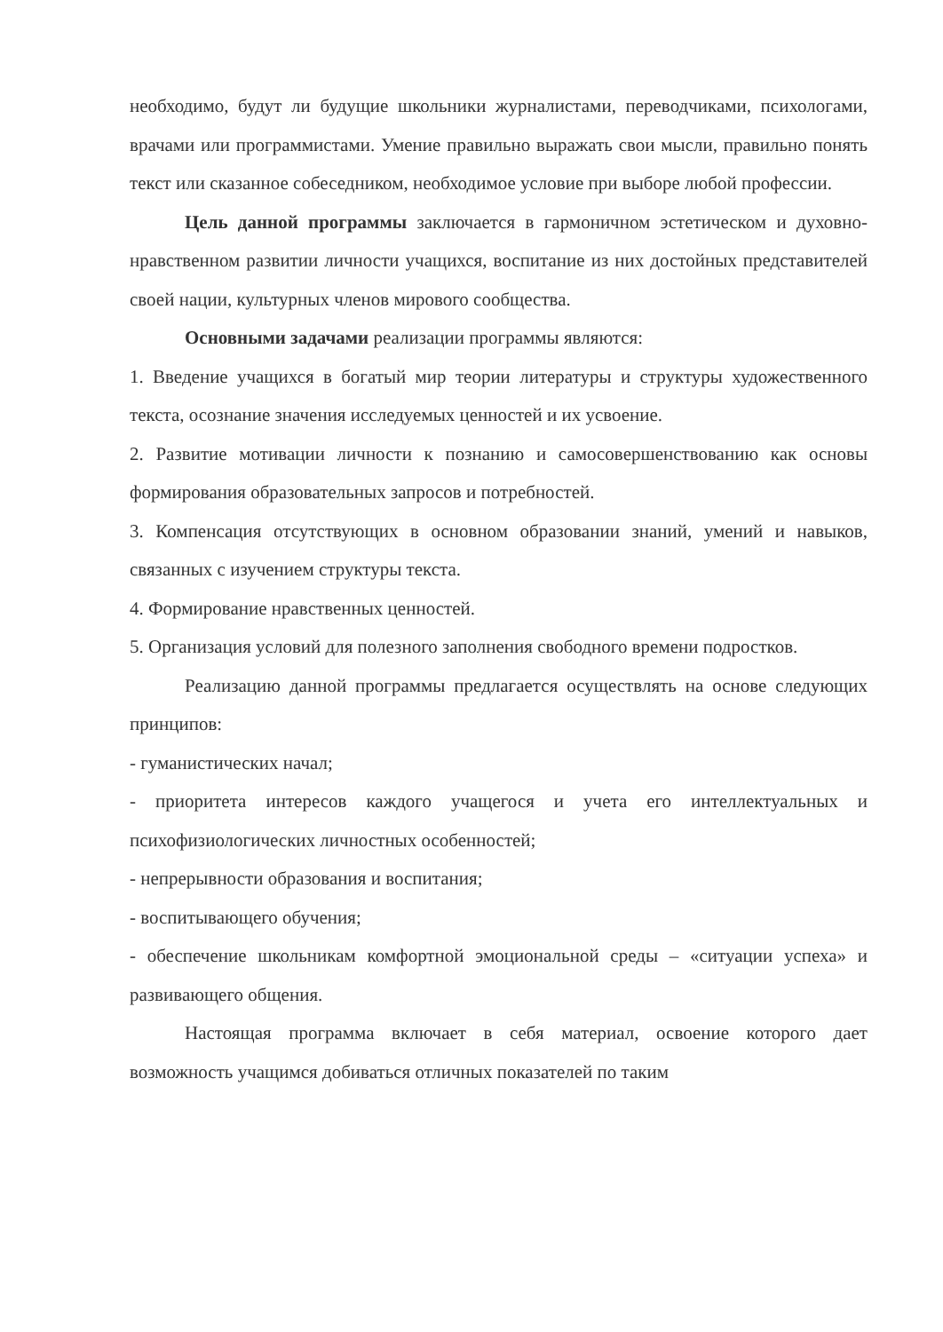необходимо, будут ли будущие школьники журналистами, переводчиками, психологами, врачами или программистами. Умение правильно выражать свои мысли, правильно понять текст или сказанное собеседником, необходимое условие при выборе любой профессии.
Цель данной программы заключается в гармоничном эстетическом и духовно-нравственном развитии личности учащихся, воспитание из них достойных представителей своей нации, культурных членов мирового сообщества.
Основными задачами реализации программы являются:
1. Введение учащихся в богатый мир теории литературы и структуры художественного текста, осознание значения исследуемых ценностей и их усвоение.
2. Развитие мотивации личности к познанию и самосовершенствованию как основы формирования образовательных запросов и потребностей.
3. Компенсация отсутствующих в основном образовании знаний, умений и навыков, связанных с изучением структуры текста.
4. Формирование нравственных ценностей.
5. Организация условий для полезного заполнения свободного времени подростков.
Реализацию данной программы предлагается осуществлять на основе следующих принципов:
- гуманистических начал;
- приоритета интересов каждого учащегося и учета его интеллектуальных и психофизиологических личностных особенностей;
- непрерывности образования и воспитания;
- воспитывающего обучения;
- обеспечение школьникам комфортной эмоциональной среды – «ситуации успеха» и развивающего общения.
Настоящая программа включает в себя материал, освоение которого дает возможность учащимся добиваться отличных показателей по таким